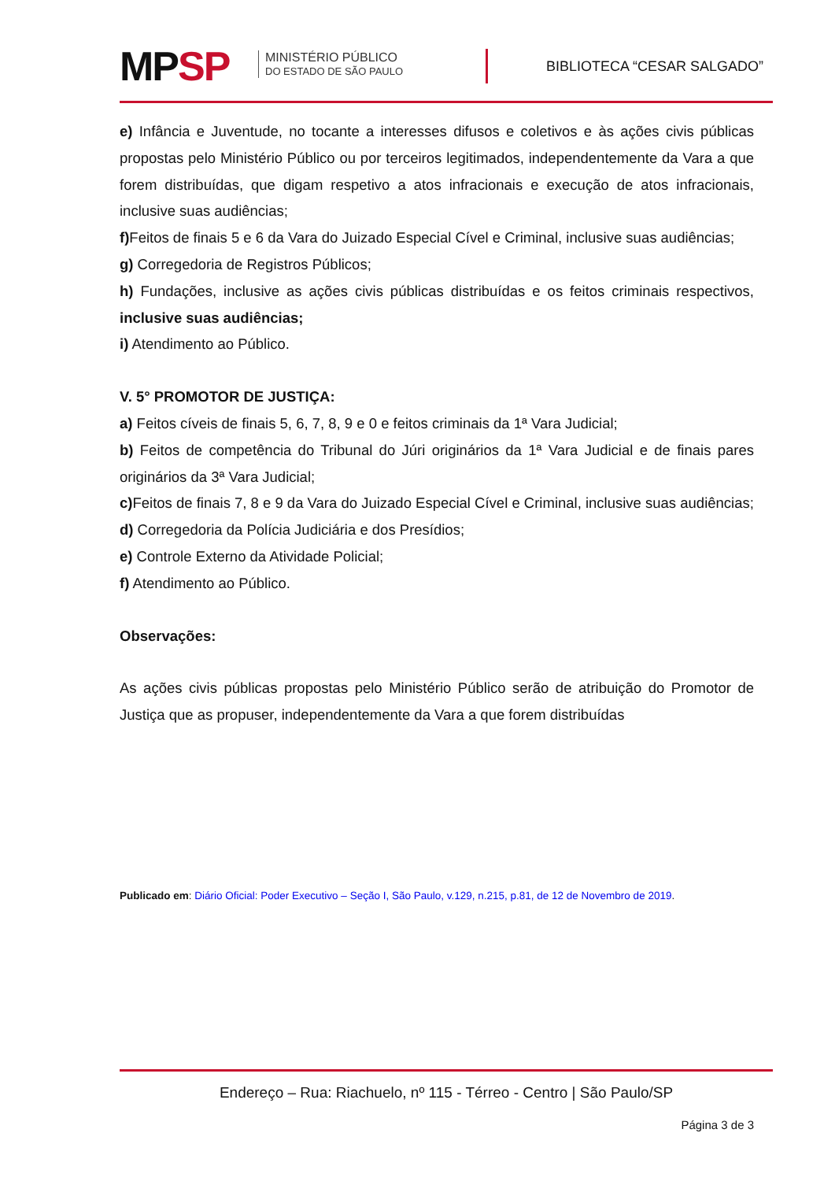MPSP
MINISTÉRIO PÚBLICO
DO ESTADO DE SÃO PAULO
BIBLIOTECA “CESAR SALGADO”
e) Infância e Juventude, no tocante a interesses difusos e coletivos e às ações civis públicas propostas pelo Ministério Público ou por terceiros legitimados, independentemente da Vara a que forem distribuídas, que digam respetivo a atos infracionais e execução de atos infracionais, inclusive suas audiências;
f) Feitos de finais 5 e 6 da Vara do Juizado Especial Cível e Criminal, inclusive suas audiências;
g) Corregedoria de Registros Públicos;
h) Fundações, inclusive as ações civis públicas distribuídas e os feitos criminais respectivos, inclusive suas audiências;
i) Atendimento ao Público.
V. 5° PROMOTOR DE JUSTIÇA:
a) Feitos cíveis de finais 5, 6, 7, 8, 9 e 0 e feitos criminais da 1ª Vara Judicial;
b) Feitos de competência do Tribunal do Júri originários da 1ª Vara Judicial e de finais pares originários da 3ª Vara Judicial;
c) Feitos de finais 7, 8 e 9 da Vara do Juizado Especial Cível e Criminal, inclusive suas audiências;
d) Corregedoria da Polícia Judiciária e dos Presídios;
e) Controle Externo da Atividade Policial;
f) Atendimento ao Público.
Observações:
As ações civis públicas propostas pelo Ministério Público serão de atribuição do Promotor de Justiça que as propuser, independentemente da Vara a que forem distribuídas
Publicado em: Diário Oficial: Poder Executivo – Seção I, São Paulo, v.129, n.215, p.81, de 12 de Novembro de 2019.
Endereço – Rua: Riachuelo, nº 115 - Térreo - Centro | São Paulo/SP
Página 3 de 3